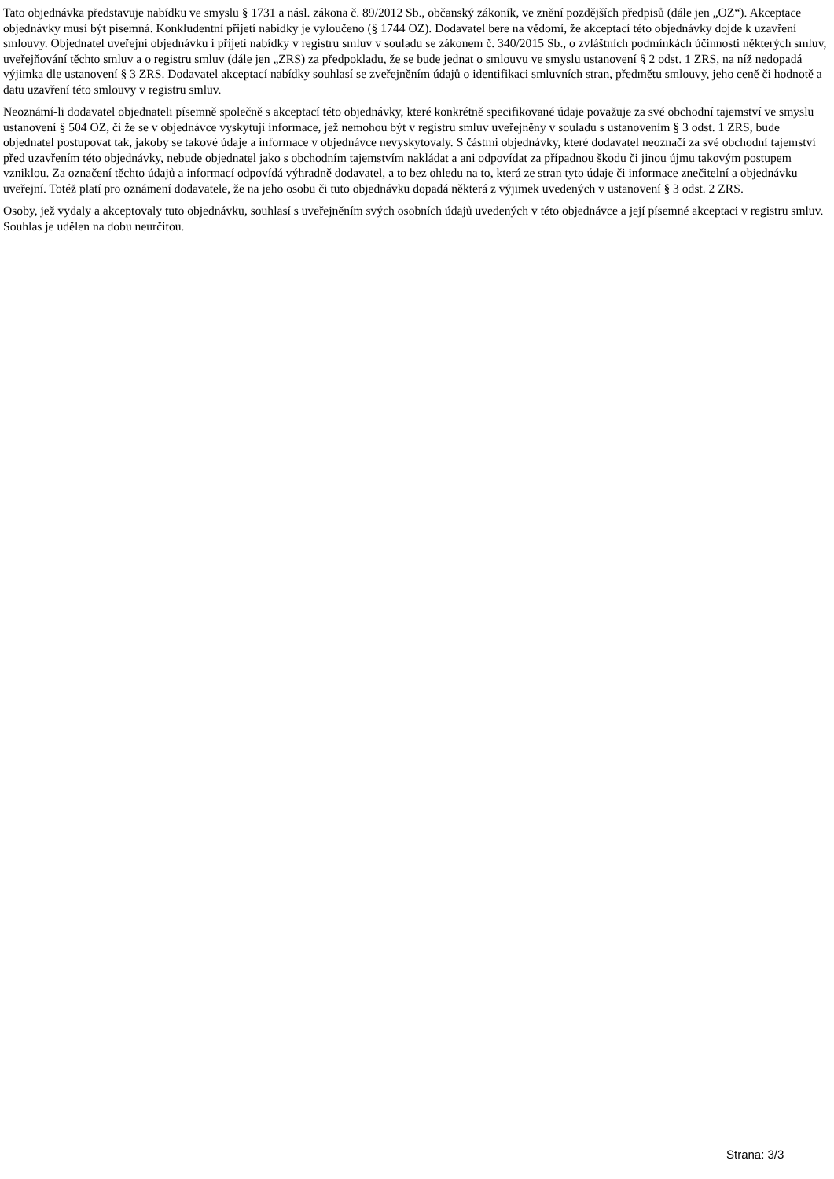Tato objednávka představuje nabídku ve smyslu § 1731 a násl. zákona č. 89/2012 Sb., občanský zákoník, ve znění pozdějších předpisů (dále jen „OZ“). Akceptace objednávky musí být písemná. Konkludentní přijetí nabídky je vyloučeno (§ 1744 OZ). Dodavatel bere na vědomí, že akceptací této objednávky dojde k uzavření smlouvy. Objednatel uveřejní objednávku i přijetí nabídky v registru smluv v souladu se zákonem č. 340/2015 Sb., o zvláštních podmínkách účinnosti některých smluv, uveřejňování těchto smluv a o registru smluv (dále jen „ZRS) za předpokladu, že se bude jednat o smlouvu ve smyslu ustanovení § 2 odst. 1 ZRS, na níž nedopadá výjimka dle ustanovení § 3 ZRS. Dodavatel akceptací nabídky souhlasí se zveřejněním údajů o identifikaci smluvních stran, předmětu smlouvy, jeho ceně či hodnotě a datu uzavření této smlouvy v registru smluv.
Neoznámí-li dodavatel objednateli písemně společně s akceptací této objednávky, které konkrétně specifikované údaje považuje za své obchodní tajemství ve smyslu ustanovení § 504 OZ, či že se v objednávce vyskytují informace, jež nemohou být v registru smluv uveřejněny v souladu s ustanovením § 3 odst. 1 ZRS, bude objednatel postupovat tak, jakoby se takové údaje a informace v objednávce nevyskytovaly. S částmi objednávky, které dodavatel neoznačí za své obchodní tajemství před uzavřením této objednávky, nebude objednatel jako s obchodním tajemstvím nakládat a ani odpovídat za případnou škodu či jinou újmu takovým postupem vzniklou. Za označení těchto údajů a informací odpovídá výhradně dodavatel, a to bez ohledu na to, která ze stran tyto údaje či informace znečitelní a objednávku uveřejní. Totéž platí pro oznámení dodavatele, že na jeho osobu či tuto objednávku dopadá některá z výjimek uvedených v ustanovení § 3 odst. 2 ZRS.
Osoby, jež vydaly a akceptovaly tuto objednávku, souhlasí s uveřejněním svých osobních údajů uvedených v této objednávce a její písemné akceptaci v registru smluv. Souhlas je udělen na dobu neurčitou.
Strana: 3/3